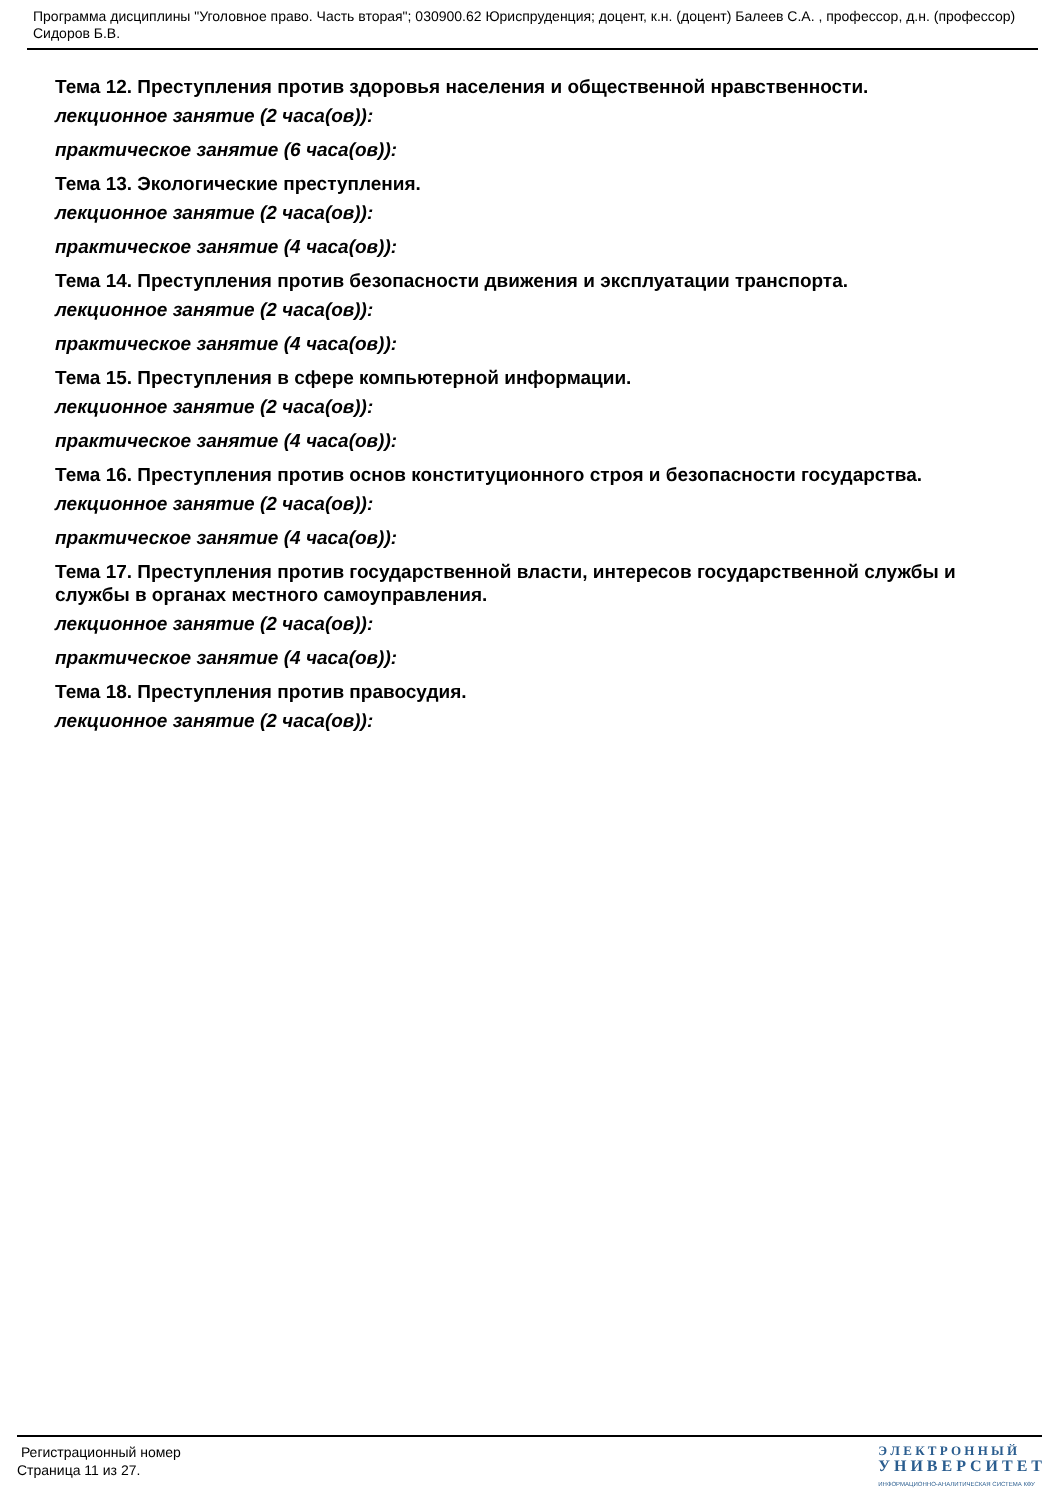Программа дисциплины "Уголовное право. Часть вторая"; 030900.62 Юриспруденция; доцент, к.н. (доцент) Балеев С.А. , профессор, д.н. (профессор) Сидоров Б.В.
Тема 12. Преступления против здоровья населения и общественной нравственности.
лекционное занятие (2 часа(ов)):
практическое занятие (6 часа(ов)):
Тема 13. Экологические преступления.
лекционное занятие (2 часа(ов)):
практическое занятие (4 часа(ов)):
Тема 14. Преступления против безопасности движения и эксплуатации транспорта.
лекционное занятие (2 часа(ов)):
практическое занятие (4 часа(ов)):
Тема 15. Преступления в сфере компьютерной информации.
лекционное занятие (2 часа(ов)):
практическое занятие (4 часа(ов)):
Тема 16. Преступления против основ конституционного строя и безопасности государства.
лекционное занятие (2 часа(ов)):
практическое занятие (4 часа(ов)):
Тема 17. Преступления против государственной власти, интересов государственной службы и службы в органах местного самоуправления.
лекционное занятие (2 часа(ов)):
практическое занятие (4 часа(ов)):
Тема 18. Преступления против правосудия.
лекционное занятие (2 часа(ов)):
Регистрационный номер
Страница 11 из 27.
Э Л Е К Т Р О Н Н Ы Й
У Н И В Е Р С И Т Е Т
ИНФОРМАЦИОННО-АНАЛИТИЧЕСКАЯ СИСТЕМА КФУ